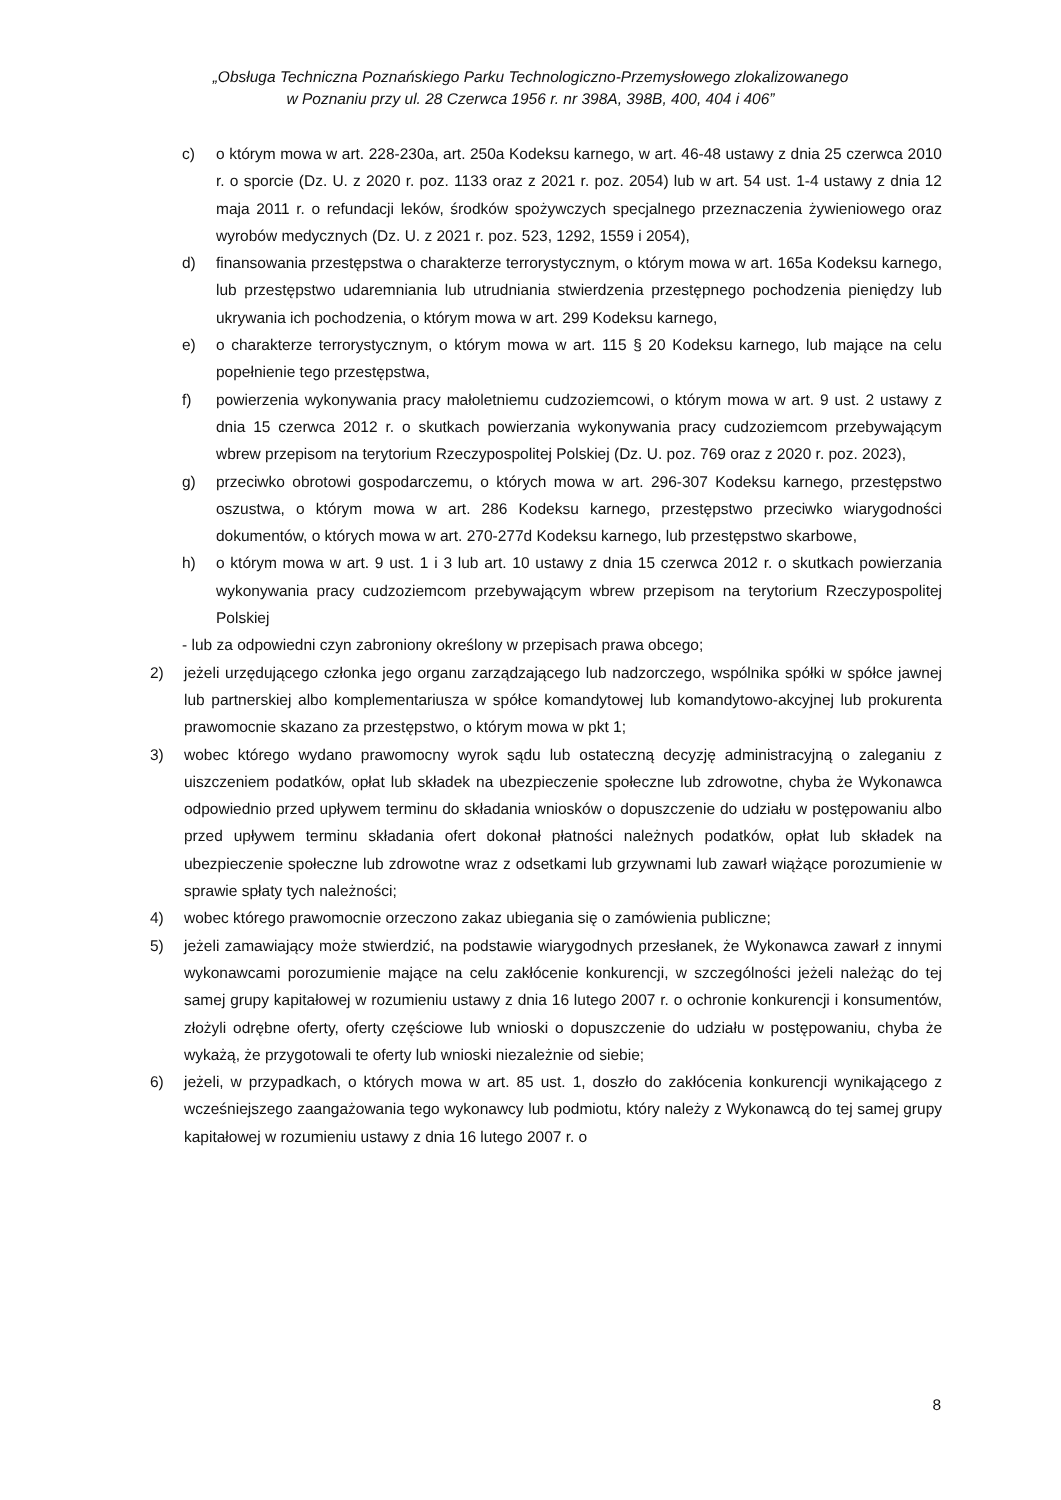„Obsługa Techniczna Poznańskiego Parku Technologiczno-Przemysłowego zlokalizowanego
w Poznaniu przy ul. 28 Czerwca 1956 r. nr 398A, 398B, 400, 404 i 406”
c) o którym mowa w art. 228-230a, art. 250a Kodeksu karnego, w art. 46-48 ustawy z dnia 25 czerwca 2010 r. o sporcie (Dz. U. z 2020 r. poz. 1133 oraz z 2021 r. poz. 2054) lub w art. 54 ust. 1-4 ustawy z dnia 12 maja 2011 r. o refundacji leków, środków spożywczych specjalnego przeznaczenia żywieniowego oraz wyrobów medycznych (Dz. U. z 2021 r. poz. 523, 1292, 1559 i 2054),
d) finansowania przestępstwa o charakterze terrorystycznym, o którym mowa w art. 165a Kodeksu karnego, lub przestępstwo udaremniania lub utrudniania stwierdzenia przestępnego pochodzenia pieniędzy lub ukrywania ich pochodzenia, o którym mowa w art. 299 Kodeksu karnego,
e) o charakterze terrorystycznym, o którym mowa w art. 115 § 20 Kodeksu karnego, lub mające na celu popełnienie tego przestępstwa,
f) powierzenia wykonywania pracy małoletniemu cudzoziemcowi, o którym mowa w art. 9 ust. 2 ustawy z dnia 15 czerwca 2012 r. o skutkach powierzania wykonywania pracy cudzoziemcom przebywającym wbrew przepisom na terytorium Rzeczypospolitej Polskiej (Dz. U. poz. 769 oraz z 2020 r. poz. 2023),
g) przeciwko obrotowi gospodarczemu, o których mowa w art. 296-307 Kodeksu karnego, przestępstwo oszustwa, o którym mowa w art. 286 Kodeksu karnego, przestępstwo przeciwko wiarygodności dokumentów, o których mowa w art. 270-277d Kodeksu karnego, lub przestępstwo skarbowe,
h) o którym mowa w art. 9 ust. 1 i 3 lub art. 10 ustawy z dnia 15 czerwca 2012 r. o skutkach powierzania wykonywania pracy cudzoziemcom przebywającym wbrew przepisom na terytorium Rzeczypospolitej Polskiej
- lub za odpowiedni czyn zabroniony określony w przepisach prawa obcego;
2) jeżeli urzędującego członka jego organu zarządzającego lub nadzorczego, wspólnika spółki w spółce jawnej lub partnerskiej albo komplementariusza w spółce komandytowej lub komandytowo-akcyjnej lub prokurenta prawomocnie skazano za przestępstwo, o którym mowa w pkt 1;
3) wobec którego wydano prawomocny wyrok sądu lub ostateczną decyzję administracyjną o zaleganiu z uiszczeniem podatków, opłat lub składek na ubezpieczenie społeczne lub zdrowotne, chyba że Wykonawca odpowiednio przed upływem terminu do składania wniosków o dopuszczenie do udziału w postępowaniu albo przed upływem terminu składania ofert dokonał płatności należnych podatków, opłat lub składek na ubezpieczenie społeczne lub zdrowotne wraz z odsetkami lub grzywnami lub zawarł wiążące porozumienie w sprawie spłaty tych należności;
4) wobec którego prawomocnie orzeczono zakaz ubiegania się o zamówienia publiczne;
5) jeżeli zamawiający może stwierdzić, na podstawie wiarygodnych przesłanek, że Wykonawca zawarł z innymi wykonawcami porozumienie mające na celu zakłócenie konkurencji, w szczególności jeżeli należąc do tej samej grupy kapitałowej w rozumieniu ustawy z dnia 16 lutego 2007 r. o ochronie konkurencji i konsumentów, złożyli odrębne oferty, oferty częściowe lub wnioski o dopuszczenie do udziału w postępowaniu, chyba że wykażą, że przygotowali te oferty lub wnioski niezależnie od siebie;
6) jeżeli, w przypadkach, o których mowa w art. 85 ust. 1, doszło do zakłócenia konkurencji wynikającego z wcześniejszego zaangażowania tego wykonawcy lub podmiotu, który należy z Wykonawcą do tej samej grupy kapitałowej w rozumieniu ustawy z dnia 16 lutego 2007 r. o
8